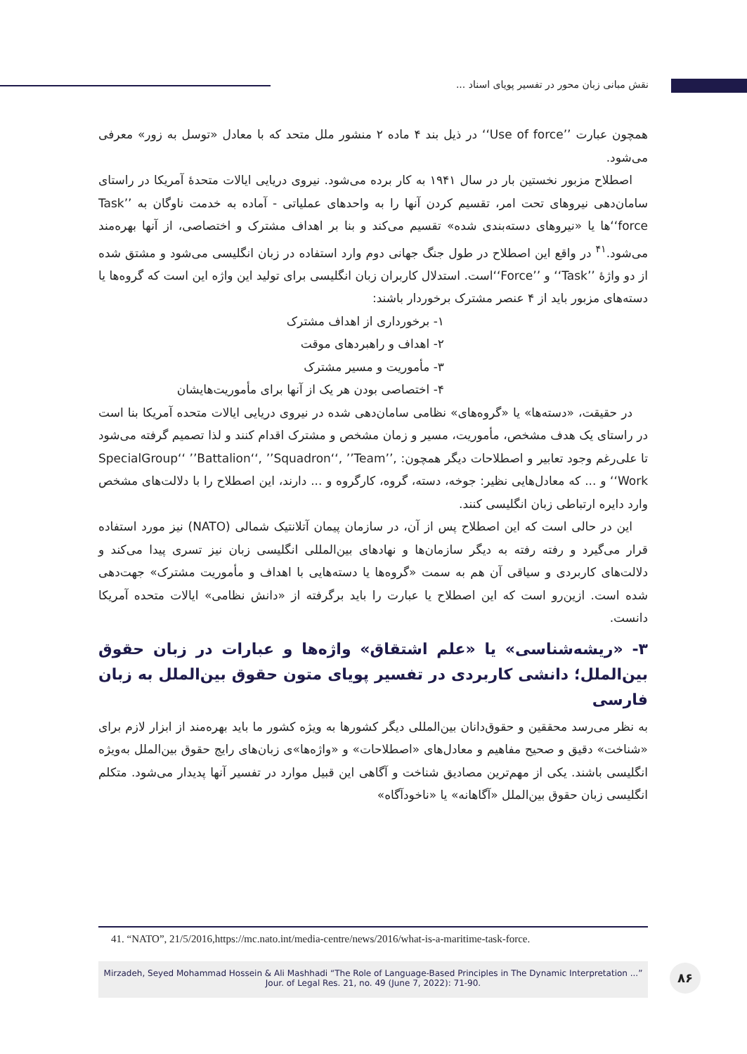نقش مبانی زبان محور در تفسیر پویای اسناد ...
همچون عبارت ’’Use of force‘‘ در ذیل بند ۴ ماده ۲ منشور ملل متحد که با معادل «توسل به زور» معرفی می‌شود.
اصطلاح مزبور نخستین بار در سال ۱۹۴۱ به کار برده می‌شود. نیروی دریایی ایالات متحدهٔ آمریکا در راستای سامان‌دهی نیروهای تحت امر، تقسیم کردن آنها را به واحدهای عملیاتی - آماده به خدمت ناوگان به ’’Task force‘‘ها یا «نیروهای دسته‌بندی شده» تقسیم می‌کند و بنا بر اهداف مشترک و اختصاصی، از آنها بهره‌مند می‌شود.<sup>۴۱</sup> در واقع این اصطلاح در طول جنگ جهانی دوم وارد استفاده در زبان انگلیسی می‌شود و مشتق شده از دو واژهٔ ’’Task‘‘ و ’’Force‘‘است. استدلال کاربران زبان انگلیسی برای تولید این واژه این است که گروه‌ها یا دسته‌های مزبور باید از ۴ عنصر مشترک برخوردار باشند:
۱- برخورداری از اهداف مشترک
۲- اهداف و راهبردهای موقت
۳- مأموریت و مسیر مشترک
۴- اختصاصی بودن هر یک از آنها برای مأموریت‌هایشان
در حقیقت، «دسته‌ها» یا «گروه‌های» نظامی سامان‌دهی شده در نیروی دریایی ایالات متحده آمریکا بنا است در راستای یک هدف مشخص، مأموریت، مسیر و زمان مشخص و مشترک اقدام کنند و لذا تصمیم گرفته می‌شود تا علی‌رغم وجود تعابیر و اصطلاحات دیگر همچون: ,’’SpecialGroup‘‘ ’’Battalion‘‘, ’’Squadron‘‘, ’’Team Work‘‘ و ... که معادل‌هایی نظیر: جوخه، دسته، گروه، کارگروه و ... دارند، این اصطلاح را با دلالت‌های مشخص وارد دایره ارتباطی زبان انگلیسی کنند.
این در حالی است که این اصطلاح پس از آن، در سازمان پیمان آتلانتیک شمالی (NATO) نیز مورد استفاده قرار می‌گیرد و رفته رفته به دیگر سازمان‌ها و نهادهای بین‌المللی انگلیسی زبان نیز تسری پیدا می‌کند و دلالت‌های کاربردی و سیاقی آن هم به سمت «گروه‌ها یا دسته‌هایی با اهداف و مأموریت مشترک» جهت‌دهی شده است. ازین‌رو است که این اصطلاح یا عبارت را باید برگرفته از «دانش نظامی» ایالات متحده آمریکا دانست.
۳- «ریشه‌شناسی» یا «علم اشتقاق» واژه‌ها و عبارات در زبان حقوق بین‌الملل؛ دانشی کاربردی در تفسیر پویای متون حقوق بین‌الملل به زبان فارسی
به نظر می‌رسد محققین و حقوق‌دانان بین‌المللی دیگر کشورها به ویژه کشور ما باید بهره‌مند از ابزار لازم برای «شناخت» دقیق و صحیح مفاهیم و معادل‌های «اصطلاحات» و «واژه‌ها»ی زبان‌های رایج حقوق بین‌الملل به‌ویژه انگلیسی باشند. یکی از مهم‌ترین مصادیق شناخت و آگاهی این قبیل موارد در تفسیر آنها پدیدار می‌شود. متکلم انگلیسی زبان حقوق بین‌الملل «آگاهانه» یا «ناخودآگاه»
41. “NATO”, 21/5/2016,https://mc.nato.int/media-centre/news/2016/what-is-a-maritime-task-force.
Mirzadeh, Seyed Mohammad Hossein & Ali Mashhadi “The Role of Language-Based Principles in The Dynamic Interpretation ...” Jour. of Legal Res. 21, no. 49 (June 7, 2022): 71-90.
۸۶